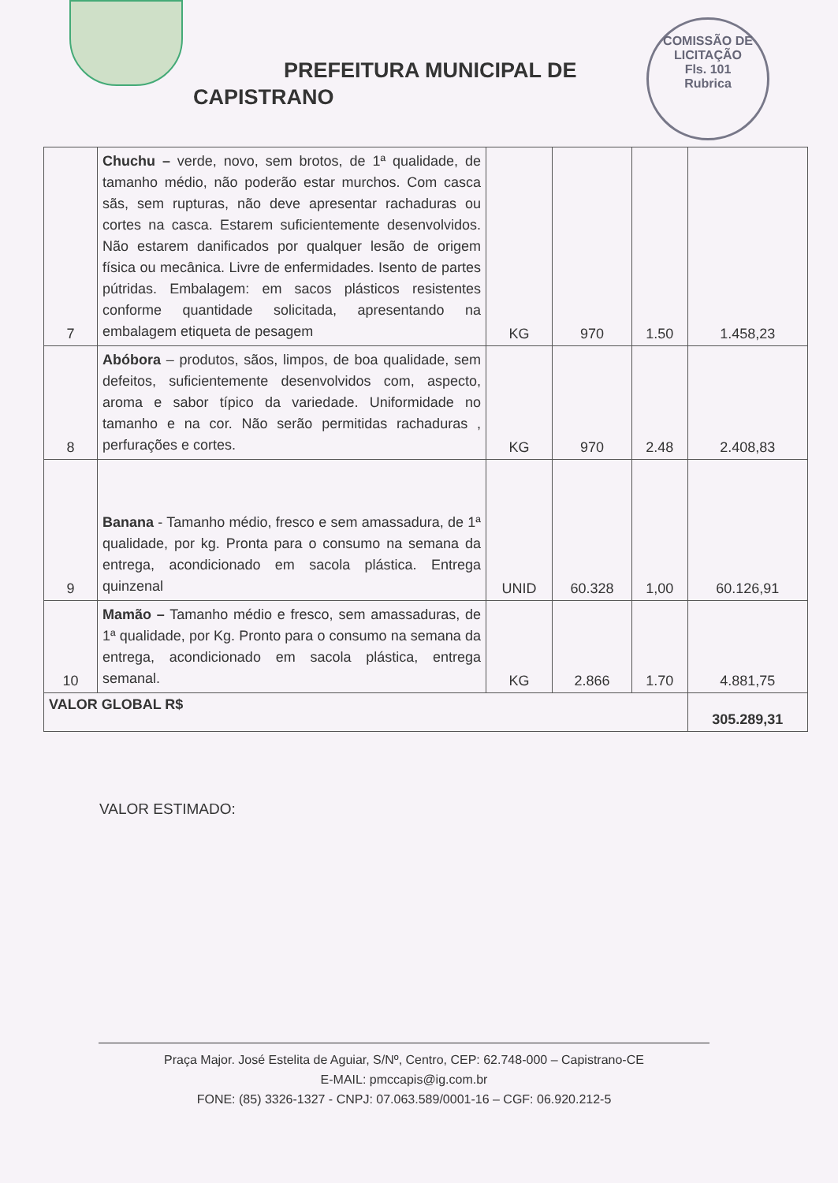PREFEITURA MUNICIPAL DE
CAPISTRANO
COMISSÃO DE LICITAÇÃO
Fls. 101
Rubrica
| 7 | Chuchu – verde, novo, sem brotos, de 1ª qualidade, de tamanho médio, não poderão estar murchos. Com casca sãs, sem rupturas, não deve apresentar rachaduras ou cortes na casca. Estarem suficientemente desenvolvidos. Não estarem danificados por qualquer lesão de origem física ou mecânica. Livre de enfermidades. Isento de partes pútridas. Embalagem: em sacos plásticos resistentes conforme quantidade solicitada, apresentando na embalagem etiqueta de pesagem | KG | 970 | 1.50 | 1.458,23 |
| 8 | Abóbora – produtos, sãos, limpos, de boa qualidade, sem defeitos, suficientemente desenvolvidos com, aspecto, aroma e sabor típico da variedade. Uniformidade no tamanho e na cor. Não serão permitidas rachaduras , perfurações e cortes. | KG | 970 | 2.48 | 2.408,83 |
| 9 | Banana - Tamanho médio, fresco e sem amassadura, de 1ª qualidade, por kg. Pronta para o consumo na semana da entrega, acondicionado em sacola plástica. Entrega quinzenal | UNID | 60.328 | 1,00 | 60.126,91 |
| 10 | Mamão – Tamanho médio e fresco, sem amassaduras, de 1ª qualidade, por Kg. Pronto para o consumo na semana da entrega, acondicionado em sacola plástica, entrega semanal. | KG | 2.866 | 1.70 | 4.881,75 |
| VALOR GLOBAL R$ | | | | | 305.289,31 |
VALOR ESTIMADO:
Praça Major. José Estelita de Aguiar, S/Nº, Centro, CEP: 62.748-000 – Capistrano-CE
E-MAIL: pmccapis@ig.com.br
FONE: (85) 3326-1327 - CNPJ: 07.063.589/0001-16 – CGF: 06.920.212-5